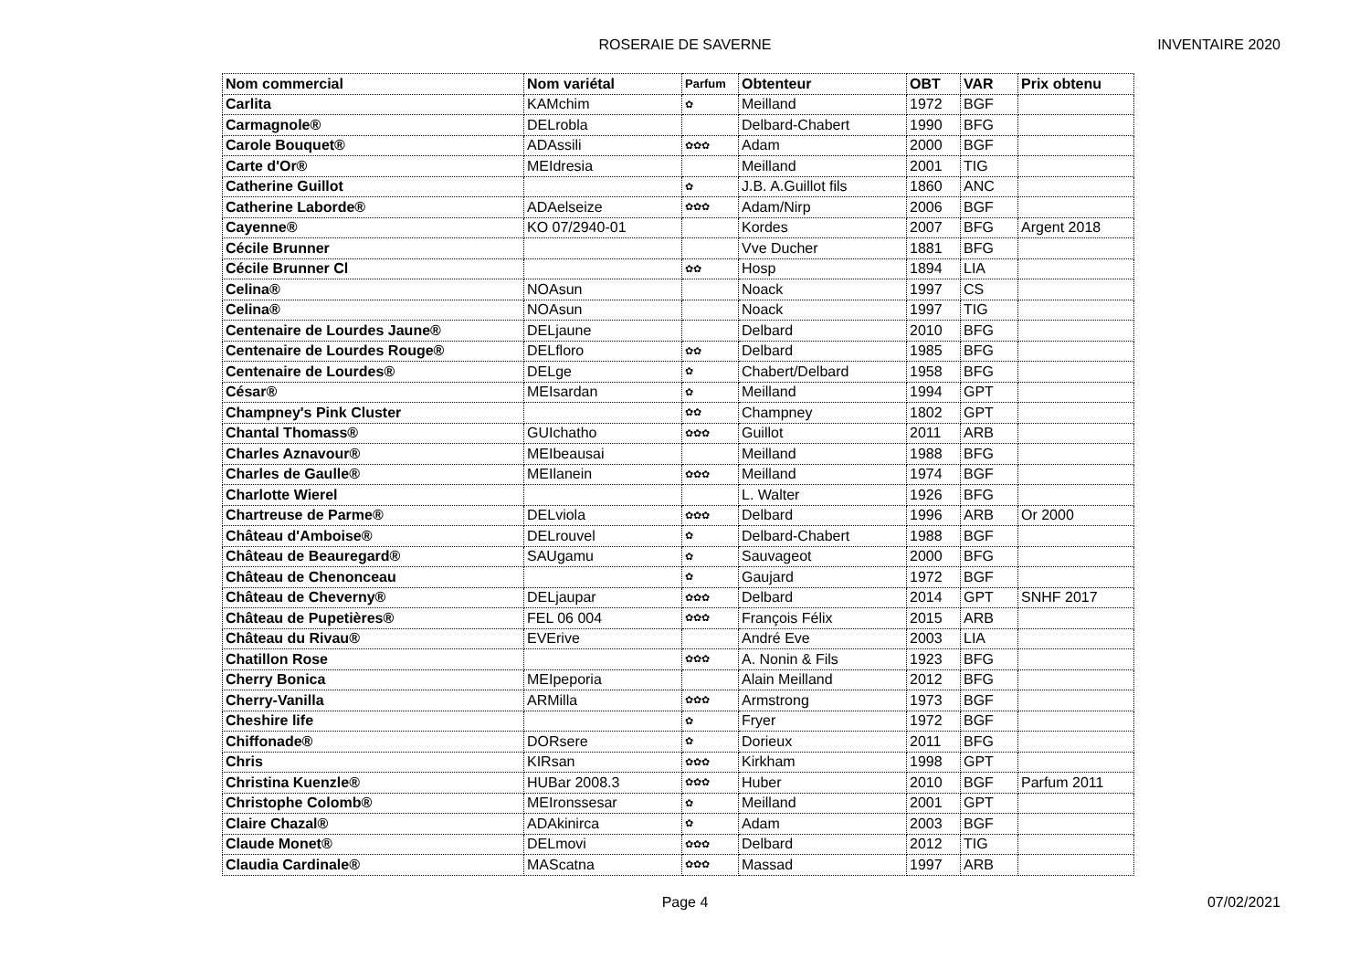ROSERAIE DE SAVERNE
INVENTAIRE 2020
| Nom commercial | Nom variétal | Parfum | Obtenteur | OBT | VAR | Prix obtenu |
| --- | --- | --- | --- | --- | --- | --- |
| Carlita | KAMchim | ✿ | Meilland | 1972 | BGF | |
| Carmagnole® | DELrobla | | Delbard-Chabert | 1990 | BFG | |
| Carole Bouquet® | ADAssili | ✿✿✿ | Adam | 2000 | BGF | |
| Carte d'Or® | MEIdresia | | Meilland | 2001 | TIG | |
| Catherine Guillot | | ✿ | J.B. A.Guillot fils | 1860 | ANC | |
| Catherine Laborde® | ADAelseize | ✿✿✿ | Adam/Nirp | 2006 | BGF | |
| Cayenne® | KO 07/2940-01 | | Kordes | 2007 | BFG | Argent 2018 |
| Cécile Brunner | | | Vve Ducher | 1881 | BFG | |
| Cécile Brunner Cl | | ✿✿ | Hosp | 1894 | LIA | |
| Celina® | NOAsun | | Noack | 1997 | CS | |
| Celina® | NOAsun | | Noack | 1997 | TIG | |
| Centenaire de Lourdes Jaune® | DELjaune | | Delbard | 2010 | BFG | |
| Centenaire de Lourdes Rouge® | DELfloro | ✿✿ | Delbard | 1985 | BFG | |
| Centenaire de Lourdes® | DELge | ✿ | Chabert/Delbard | 1958 | BFG | |
| César® | MEIsardan | ✿ | Meilland | 1994 | GPT | |
| Champney's Pink Cluster | | ✿✿ | Champney | 1802 | GPT | |
| Chantal Thomass® | GUIchatho | ✿✿✿ | Guillot | 2011 | ARB | |
| Charles Aznavour® | MEIbeausai | | Meilland | 1988 | BFG | |
| Charles de Gaulle® | MEIlanein | ✿✿✿ | Meilland | 1974 | BGF | |
| Charlotte Wierel | | | L. Walter | 1926 | BFG | |
| Chartreuse de Parme® | DELviola | ✿✿✿ | Delbard | 1996 | ARB | Or 2000 |
| Château d'Amboise® | DELrouvel | ✿ | Delbard-Chabert | 1988 | BGF | |
| Château de Beauregard® | SAUgamu | ✿ | Sauvageot | 2000 | BFG | |
| Château de Chenonceau | | ✿ | Gaujard | 1972 | BGF | |
| Château de Cheverny® | DELjaupar | ✿✿✿ | Delbard | 2014 | GPT | SNHF 2017 |
| Château de Pupetières® | FEL 06 004 | ✿✿✿ | François Félix | 2015 | ARB | |
| Château du Rivau® | EVErive | | André Eve | 2003 | LIA | |
| Chatillon Rose | | ✿✿✿ | A. Nonin & Fils | 1923 | BFG | |
| Cherry Bonica | MEIpeporia | | Alain Meilland | 2012 | BFG | |
| Cherry-Vanilla | ARMilla | ✿✿✿ | Armstrong | 1973 | BGF | |
| Cheshire life | | ✿ | Fryer | 1972 | BGF | |
| Chiffonade® | DORsere | ✿ | Dorieux | 2011 | BFG | |
| Chris | KIRsan | ✿✿✿ | Kirkham | 1998 | GPT | |
| Christina Kuenzle® | HUBar 2008.3 | ✿✿✿ | Huber | 2010 | BGF | Parfum 2011 |
| Christophe Colomb® | MEIronssesar | ✿ | Meilland | 2001 | GPT | |
| Claire Chazal® | ADAkinirca | ✿ | Adam | 2003 | BGF | |
| Claude Monet® | DELmovi | ✿✿✿ | Delbard | 2012 | TIG | |
| Claudia Cardinale® | MAScatna | ✿✿✿ | Massad | 1997 | ARB | |
Page 4 07/02/2021